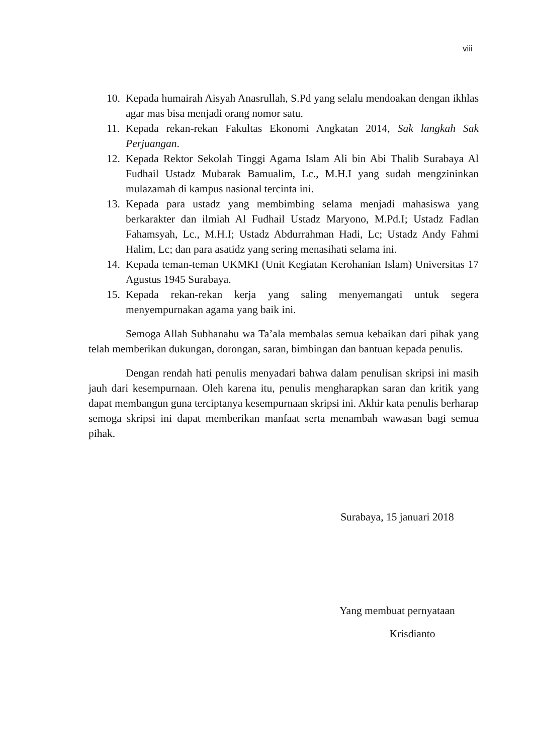viii
10. Kepada humairah Aisyah Anasrullah, S.Pd yang selalu mendoakan dengan ikhlas agar mas bisa menjadi orang nomor satu.
11. Kepada rekan-rekan Fakultas Ekonomi Angkatan 2014, Sak langkah Sak Perjuangan.
12. Kepada Rektor Sekolah Tinggi Agama Islam Ali bin Abi Thalib Surabaya Al Fudhail Ustadz Mubarak Bamualim, Lc., M.H.I yang sudah mengzininkan mulazamah di kampus nasional tercinta ini.
13. Kepada para ustadz yang membimbing selama menjadi mahasiswa yang berkarakter dan ilmiah Al Fudhail Ustadz Maryono, M.Pd.I; Ustadz Fadlan Fahamsyah, Lc., M.H.I; Ustadz Abdurrahman Hadi, Lc; Ustadz Andy Fahmi Halim, Lc; dan para asatidz yang sering menasihati selama ini.
14. Kepada teman-teman UKMKI (Unit Kegiatan Kerohanian Islam) Universitas 17 Agustus 1945 Surabaya.
15. Kepada rekan-rekan kerja yang saling menyemangati untuk segera menyempurnakan agama yang baik ini.
Semoga Allah Subhanahu wa Ta’ala membalas semua kebaikan dari pihak yang telah memberikan dukungan, dorongan, saran, bimbingan dan bantuan kepada penulis.
Dengan rendah hati penulis menyadari bahwa dalam penulisan skripsi ini masih jauh dari kesempurnaan. Oleh karena itu, penulis mengharapkan saran dan kritik yang dapat membangun guna terciptanya kesempurnaan skripsi ini. Akhir kata penulis berharap semoga skripsi ini dapat memberikan manfaat serta menambah wawasan bagi semua pihak.
Surabaya, 15 januari 2018
Yang membuat pernyataan
Krisdianto